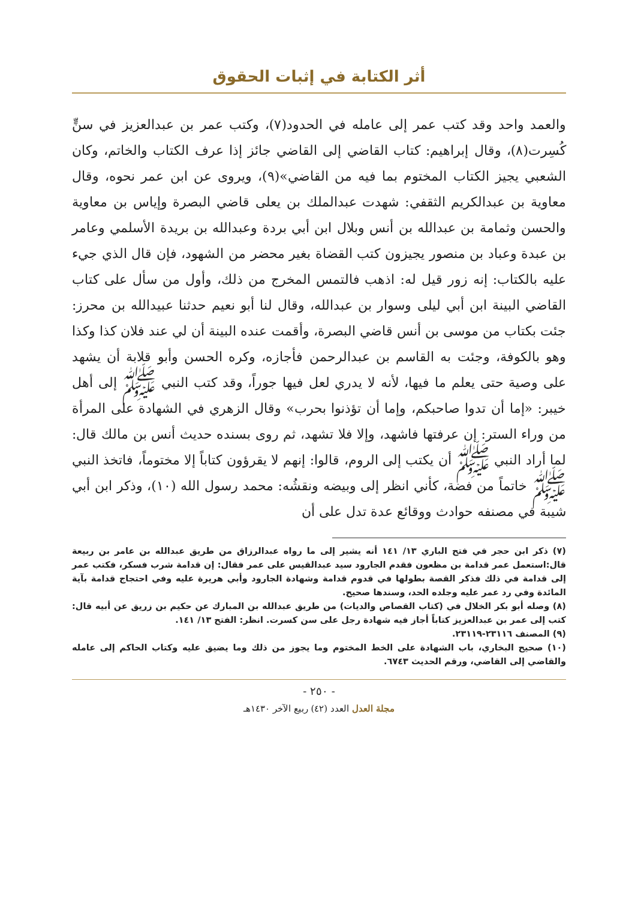أثر الكتابة في إثبات الحقوق
والعمد واحد وقد كتب عمر إلى عامله في الحدود(٧)، وكتب عمر بن عبدالعزيز في سنٍّ كُسِرت(٨)، وقال إبراهيم: كتاب القاضي إلى القاضي جائز إذا عرف الكتاب والخاتم، وكان الشعبي يجيز الكتاب المختوم بما فيه من القاضي»(٩)، ويروى عن ابن عمر نحوه، وقال معاوية بن عبدالكريم الثقفي: شهدت عبدالملك بن يعلى قاضي البصرة وإياس بن معاوية والحسن وثمامة بن عبدالله بن أنس وبلال ابن أبي بردة وعبدالله بن بريدة الأسلمي وعامر بن عبدة وعباد بن منصور يجيزون كتب القضاة بغير محضر من الشهود، فإن قال الذي جيء عليه بالكتاب: إنه زور قيل له: اذهب فالتمس المخرج من ذلك، وأول من سأل على كتاب القاضي البينة ابن أبي ليلى وسوار بن عبدالله، وقال لنا أبو نعيم حدثنا عبيدالله بن محرز: جئت بكتاب من موسى بن أنس قاضي البصرة، وأقمت عنده البينة أن لي عند فلان كذا وكذا وهو بالكوفة، وجئت به القاسم بن عبدالرحمن فأجازه، وكره الحسن وأبو قلابة أن يشهد على وصية حتى يعلم ما فيها، لأنه لا يدري لعل فيها جوراً، وقد كتب النبي ﷺ إلى أهل خيبر: «إما أن تدوا صاحبكم، وإما أن تؤذنوا بحرب» وقال الزهري في الشهادة على المرأة من وراء الستر: إن عرفتها فاشهد، وإلا فلا تشهد، ثم روى بسنده حديث أنس بن مالك قال: لما أراد النبي ﷺ أن يكتب إلى الروم، قالوا: إنهم لا يقرؤون كتاباً إلا مختوماً، فاتخذ النبي ﷺ خاتماً من فضة، كأني انظر إلى وبيضه ونقشُه: محمد رسول الله (١٠)، وذكر ابن أبي شيبة في مصنفه حوادث ووقائع عدة تدل على أن
(٧) ذكر ابن حجر في فتح الباري ١٣/ ١٤١ أنه يشير إلى ما رواه عبدالرزاق من طريق عبدالله بن عامر بن ربيعة قال:استعمل عمر قدامة بن مظعون فقدم الجارود سيد عبدالقيس على عمر فقال: إن قدامة شرب فسكر، فكتب عمر إلى قدامة في ذلك فذكر القصة بطولها في قدوم قدامة وشهادة الجارود وأبي هريرة عليه وفي احتجاج قدامة بآية المائدة وفي رد عمر عليه وجلده الحد، وسندها صحيح.
(٨) وصله أبو بكر الخلال في (كتاب القصاص والديات) من طريق عبدالله بن المبارك عن حكيم بن زريق عن أبيه قال: كتب إلى عمر بن عبدالعزيز كتاباً أجاز فيه شهادة رجل على سن كسرت. انظر: الفتح ١٣/ ١٤١.
(٩) المصنف ٢٣١١٦-٢٣١١٩.
(١٠) صحيح البخاري، باب الشهادة على الخط المختوم وما يجوز من ذلك وما يضيق عليه وكتاب الحاكم إلى عامله والقاضي إلى القاضي، ورقم الحديث ٦٧٤٣.
- ٢٥٠ -
مجلة العدل العدد (٤٢) ربيع الآخر ١٤٣٠هـ